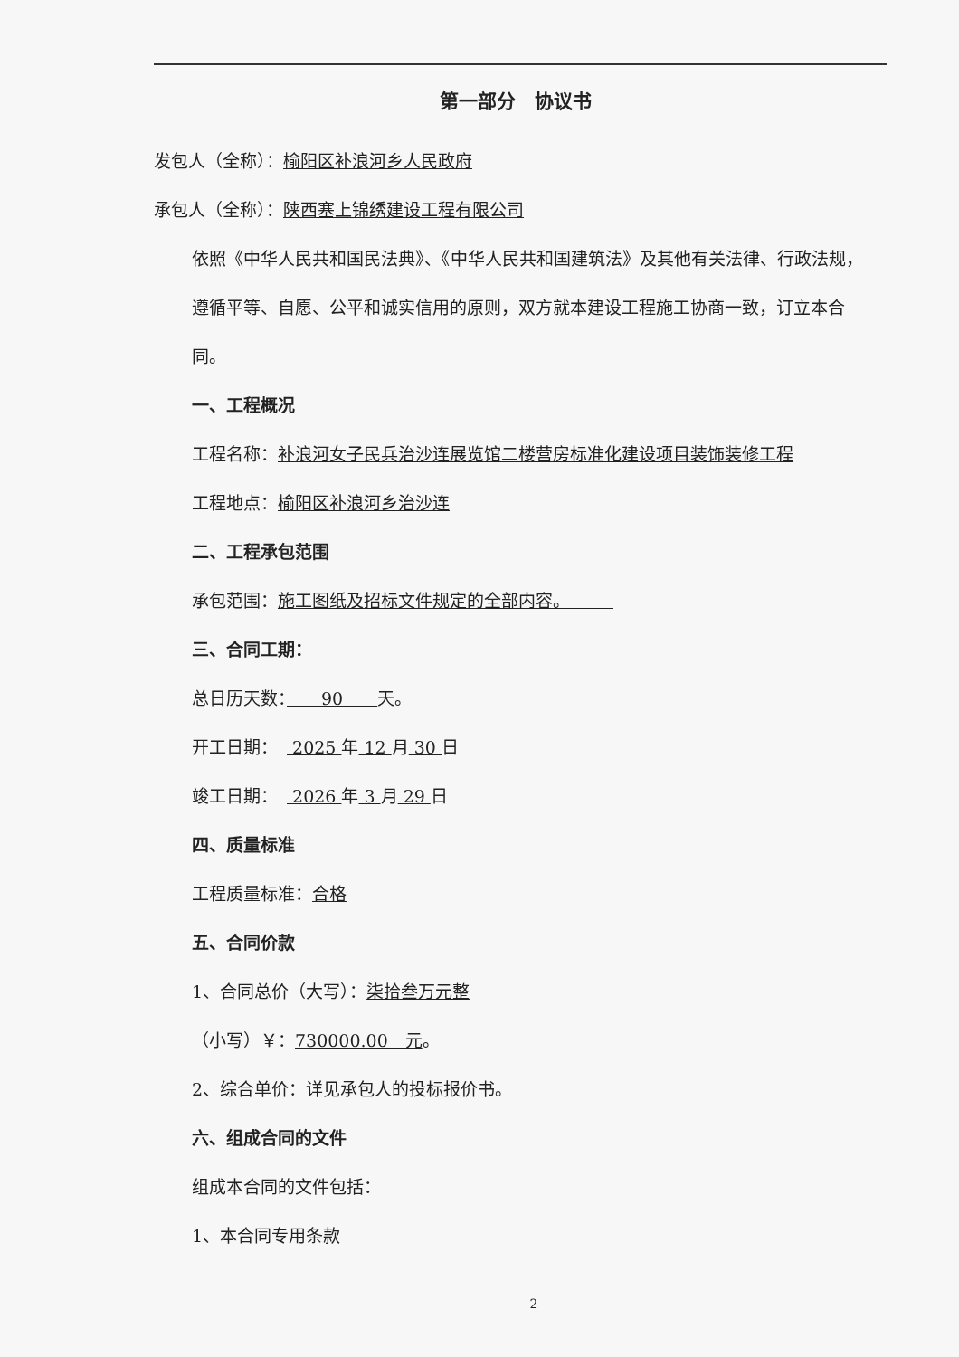第一部分　协议书
发包人（全称）：榆阳区补浪河乡人民政府
承包人（全称）：陕西塞上锦绣建设工程有限公司
依照《中华人民共和国民法典》、《中华人民共和国建筑法》及其他有关法律、行政法规，遵循平等、自愿、公平和诚实信用的原则，双方就本建设工程施工协商一致，订立本合同。
一、工程概况
工程名称：补浪河女子民兵治沙连展览馆二楼营房标准化建设项目装饰装修工程
工程地点：榆阳区补浪河乡治沙连
二、工程承包范围
承包范围：施工图纸及招标文件规定的全部内容。　　　
三、合同工期：
总日历天数：　　90　　天。
开工日期：　 2025 年 12 月 30 日
竣工日期：　 2026 年 3 月 29 日
四、质量标准
工程质量标准：合格
五、合同价款
1、合同总价（大写）：柒拾叁万元整
（小写）￥：730000.00　元。
2、综合单价：详见承包人的投标报价书。
六、组成合同的文件
组成本合同的文件包括：
1、本合同专用条款
2